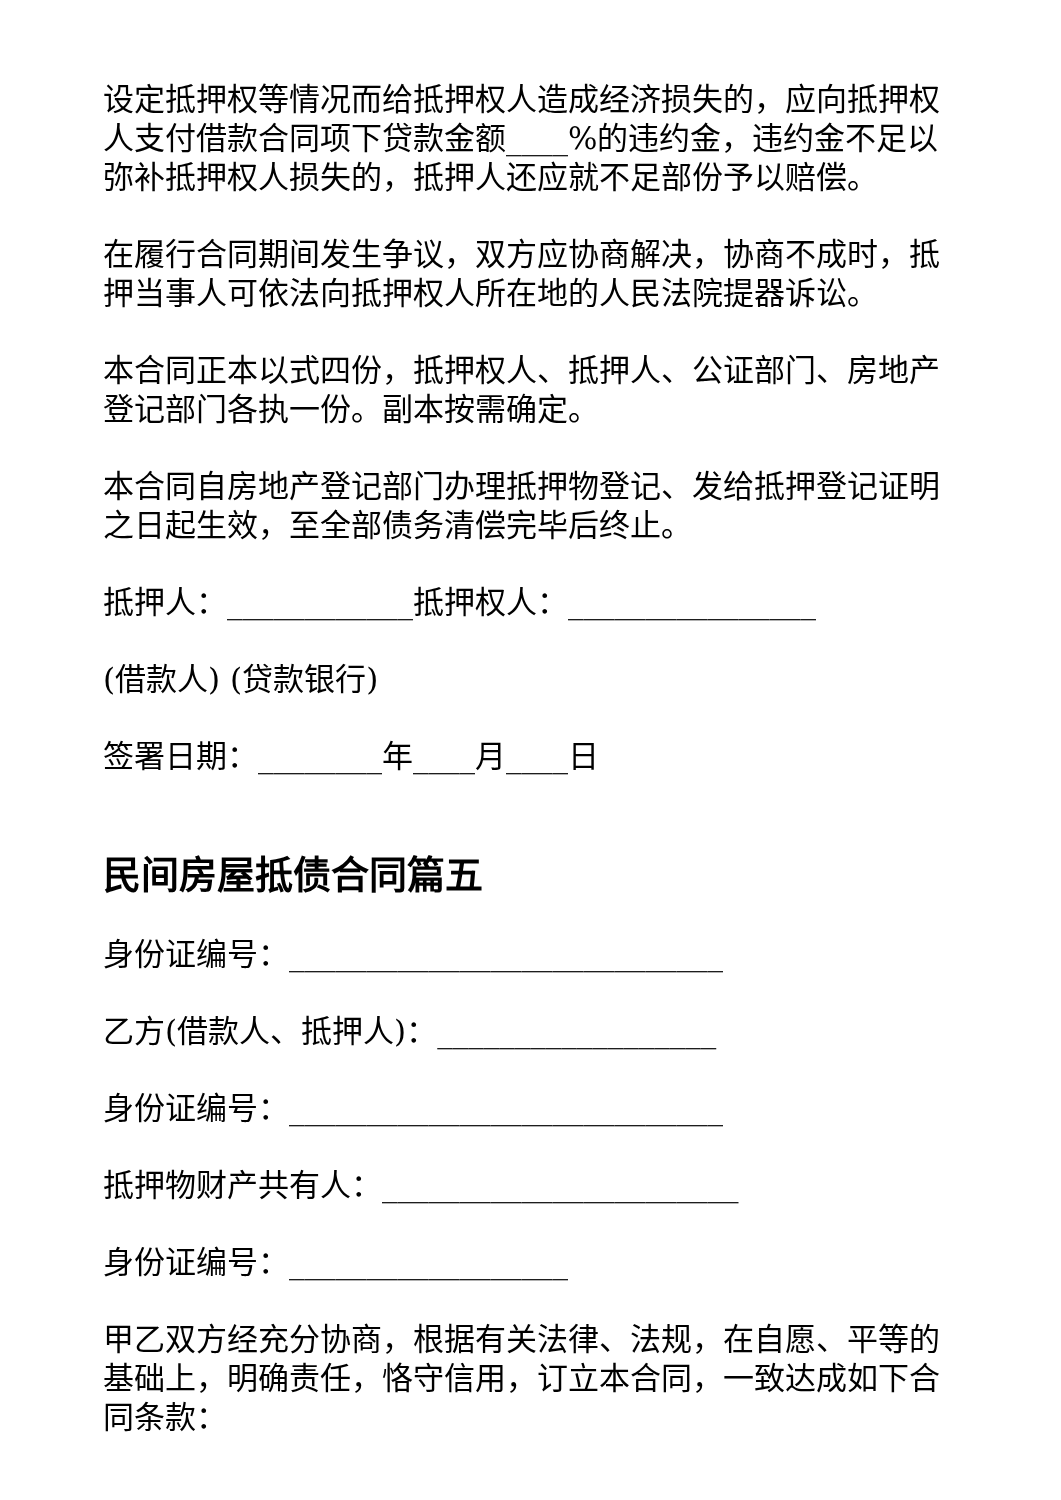设定抵押权等情况而给抵押权人造成经济损失的，应向抵押权人支付借款合同项下贷款金额____%的违约金，违约金不足以弥补抵押权人损失的，抵押人还应就不足部份予以赔偿。
在履行合同期间发生争议，双方应协商解决，协商不成时，抵押当事人可依法向抵押权人所在地的人民法院提器诉讼。
本合同正本以式四份，抵押权人、抵押人、公证部门、房地产登记部门各执一份。副本按需确定。
本合同自房地产登记部门办理抵押物登记、发给抵押登记证明之日起生效，至全部债务清偿完毕后终止。
抵押人：____________抵押权人：________________
(借款人) (贷款银行)
签署日期：________年____月____日
民间房屋抵债合同篇五
身份证编号：____________________________
乙方(借款人、抵押人)：__________________
身份证编号：____________________________
抵押物财产共有人：_______________________
身份证编号：__________________
甲乙双方经充分协商，根据有关法律、法规，在自愿、平等的基础上，明确责任，恪守信用，订立本合同，一致达成如下合同条款：